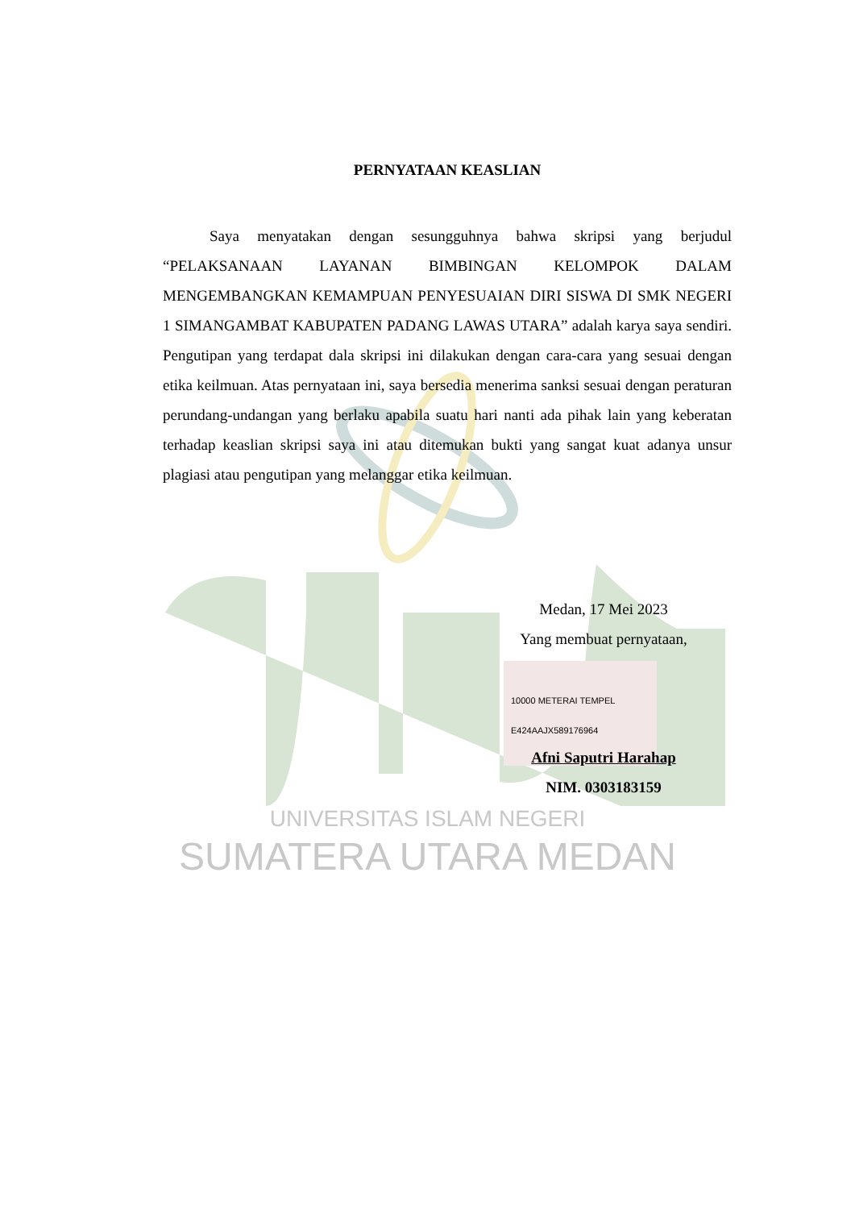UNIVERSITAS ISLAM NEGERI
SUMATERA UTARA MEDAN
PERNYATAAN KEASLIAN
Saya menyatakan dengan sesungguhnya bahwa skripsi yang berjudul “PELAKSANAAN LAYANAN BIMBINGAN KELOMPOK DALAM MENGEMBANGKAN KEMAMPUAN PENYESUAIAN DIRI SISWA DI SMK NEGERI 1 SIMANGAMBAT KABUPATEN PADANG LAWAS UTARA” adalah karya saya sendiri. Pengutipan yang terdapat dala skripsi ini dilakukan dengan cara-cara yang sesuai dengan etika keilmuan. Atas pernyataan ini, saya bersedia menerima sanksi sesuai dengan peraturan perundang-undangan yang berlaku apabila suatu hari nanti ada pihak lain yang keberatan terhadap keaslian skripsi saya ini atau ditemukan bukti yang sangat kuat adanya unsur plagiasi atau pengutipan yang melanggar etika keilmuan.
Medan, 17 Mei 2023
Yang membuat pernyataan,
10000 METERAI TEMPEL E424AAJX589176964
Afni Saputri Harahap
NIM. 0303183159